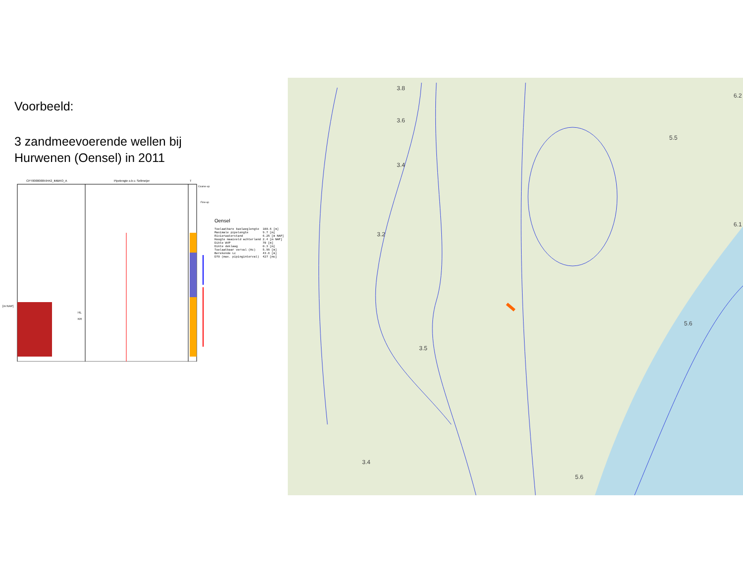Voorbeeld:
3 zandmeevoerende wellen bij
Hurwenen (Oensel) in 2011
CPT000000059442_IMBRO_A
Pipelengte o.b.v. Sellmeijer
T
Coarse-up
Fine-up
[m NAP]
HL
KR
Oensel
Toelaatbare kwelweglengte  100.6 [m]
Maximale pipelengte        9.7 [m]
Rivierwaterstand           6.25 [m NAP]
Hoogte maaiveld achterland 2.4 [m NAP]
Dikte WVP                  70 [m]
Dikte deklaag              0.3 [m]
Toelaatbaar verval (Hc)    5.99 [m]
Berekende Lc               43.6 [m]
D70 (max. pipinginterval)  427 [mu]
3.8
3.6
3.4
5.5
3.2
3.5
6.2
6.1
5.6
3.4
5.6